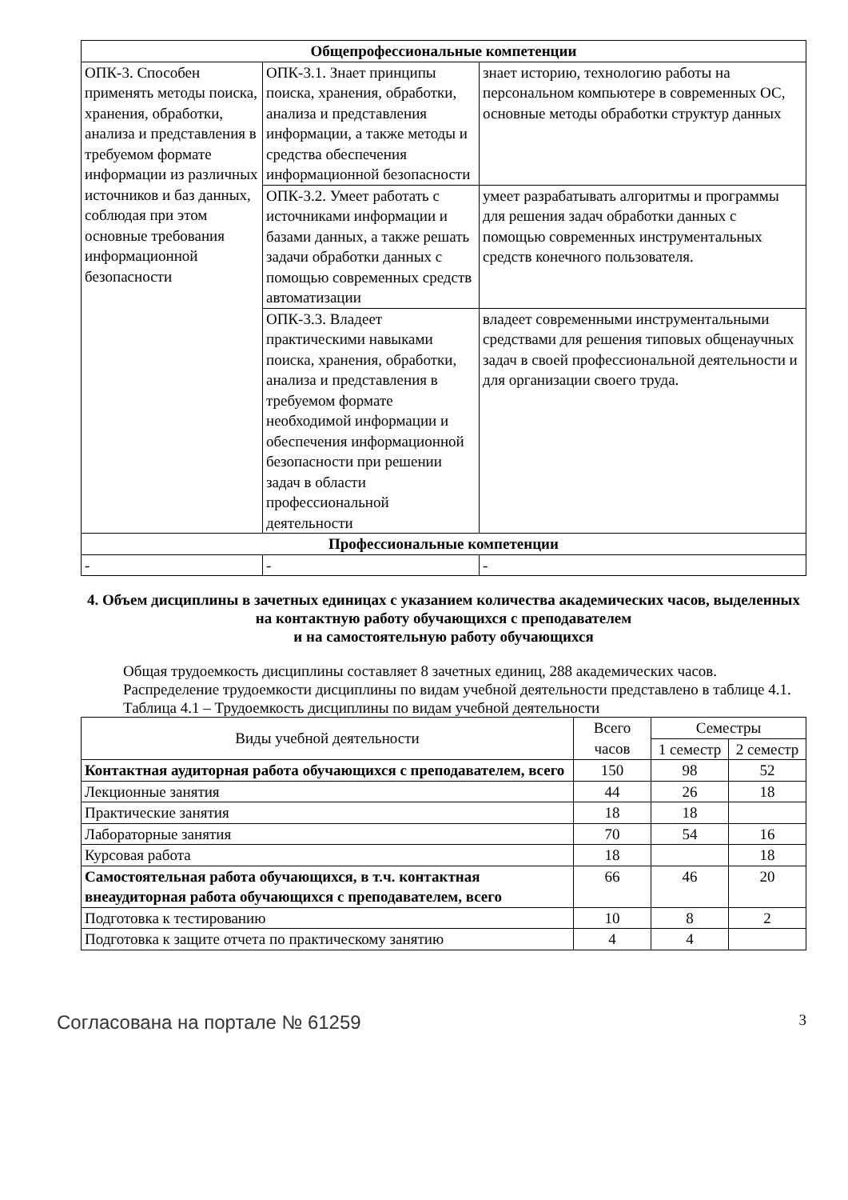| Общепрофессиональные компетенции | | |
| --- | --- | --- |
| ОПК-3. Способен применять методы поиска, хранения, обработки, анализа и представления в требуемом формате информации из различных источников и баз данных, соблюдая при этом основные требования информационной безопасности | ОПК-3.1. Знает принципы поиска, хранения, обработки, анализа и представления информации, а также методы и средства обеспечения информационной безопасности | знает историю, технологию работы на персональном компьютере в современных ОС, основные методы обработки структур данных |
| | ОПК-3.2. Умеет работать с источниками информации и базами данных, а также решать задачи обработки данных с помощью современных средств автоматизации | умеет разрабатывать алгоритмы и программы для решения задач обработки данных с помощью современных инструментальных средств конечного пользователя. |
| | ОПК-3.3. Владеет практическими навыками поиска, хранения, обработки, анализа и представления в требуемом формате необходимой информации и обеспечения информационной безопасности при решении задач в области профессиональной деятельности | владеет современными инструментальными средствами для решения типовых общенаучных задач в своей профессиональной деятельности и для организации своего труда. |
| Профессиональные компетенции | | |
| - | - | - |
4. Объем дисциплины в зачетных единицах с указанием количества академических часов, выделенных на контактную работу обучающихся с преподавателем
и на самостоятельную работу обучающихся
Общая трудоемкость дисциплины составляет 8 зачетных единиц, 288 академических часов.
Распределение трудоемкости дисциплины по видам учебной деятельности представлено в таблице 4.1.
Таблица 4.1 – Трудоемкость дисциплины по видам учебной деятельности
| Виды учебной деятельности | Всего часов | Семестры | |
| --- | --- | --- | --- |
| | | 1 семестр | 2 семестр |
| Контактная аудиторная работа обучающихся с преподавателем, всего | 150 | 98 | 52 |
| Лекционные занятия | 44 | 26 | 18 |
| Практические занятия | 18 | 18 | |
| Лабораторные занятия | 70 | 54 | 16 |
| Курсовая работа | 18 | | 18 |
| Самостоятельная работа обучающихся, в т.ч. контактная внеаудиторная работа обучающихся с преподавателем, всего | 66 | 46 | 20 |
| Подготовка к тестированию | 10 | 8 | 2 |
| Подготовка к защите отчета по практическому занятию | 4 | 4 | |
Согласована на портале № 61259 3